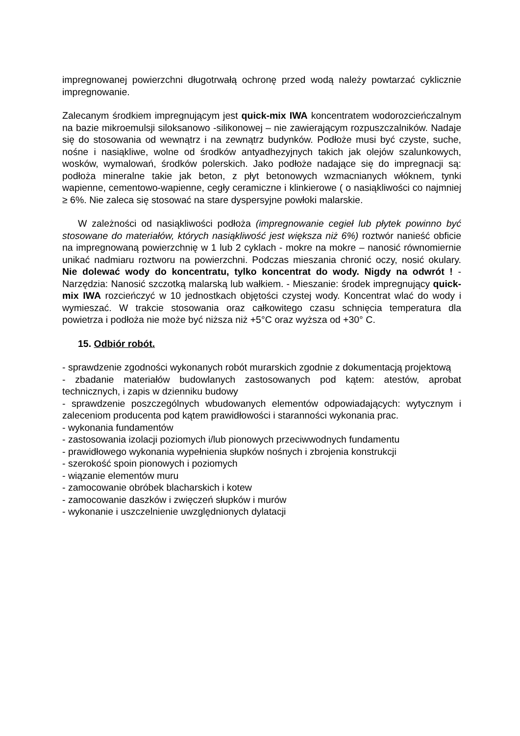impregnowanej powierzchni długotrwałą ochronę przed wodą należy powtarzać cyklicznie impregnowanie.
Zalecanym środkiem impregnującym jest quick-mix IWA koncentratem wodorozcieńczalnym na bazie mikroemulsji siloksanowo -silikonowej – nie zawierającym rozpuszczalników. Nadaje się do stosowania od wewnątrz i na zewnątrz budynków. Podłoże musi być czyste, suche, nośne i nasiąkliwe, wolne od środków antyadhezyjnych takich jak olejów szalunkowych, wosków, wymalowań, środków polerskich. Jako podłoże nadające się do impregnacji są: podłoża mineralne takie jak beton, z płyt betonowych wzmacnianych włóknem, tynki wapienne, cementowo-wapienne, cegły ceramiczne i klinkierowe ( o nasiąkliwości co najmniej ≥ 6%. Nie zaleca się stosować na stare dyspersyjne powłoki malarskie.
W zależności od nasiąkliwości podłoża (impregnowanie cegieł lub płytek powinno być stosowane do materiałów, których nasiąkliwość jest większa niż 6%) roztwór nanieść obficie na impregnowaną powierzchnię w 1 lub 2 cyklach - mokre na mokre – nanosić równomiernie unikać nadmiaru roztworu na powierzchni. Podczas mieszania chronić oczy, nosić okulary. Nie dolewać wody do koncentratu, tylko koncentrat do wody. Nigdy na odwrót ! - Narzędzia: Nanosić szczotką malarską lub wałkiem. - Mieszanie: środek impregnujący quick-mix IWA rozcieńczyć w 10 jednostkach objętości czystej wody. Koncentrat wlać do wody i wymieszać. W trakcie stosowania oraz całkowitego czasu schnięcia temperatura dla powietrza i podłoża nie może być niższa niż +5°C oraz wyższa od +30° C.
15. Odbiór robót.
- sprawdzenie zgodności wykonanych robót murarskich zgodnie z dokumentacją projektową
- zbadanie materiałów budowlanych zastosowanych pod kątem: atestów, aprobat technicznych, i zapis w dzienniku budowy
- sprawdzenie poszczególnych wbudowanych elementów odpowiadających: wytycznym i zaleceniom producenta pod kątem prawidłowości i staranności wykonania prac.
- wykonania fundamentów
- zastosowania izolacji poziomych i/lub pionowych przeciwwodnych fundamentu
- prawidłowego wykonania wypełnienia słupków nośnych i zbrojenia konstrukcji
- szerokość spoin pionowych i poziomych
- wiązanie elementów muru
- zamocowanie obróbek blacharskich i kotew
- zamocowanie daszków i zwięczeń słupków i murów
- wykonanie i uszczelnienie uwzględnionych dylatacji